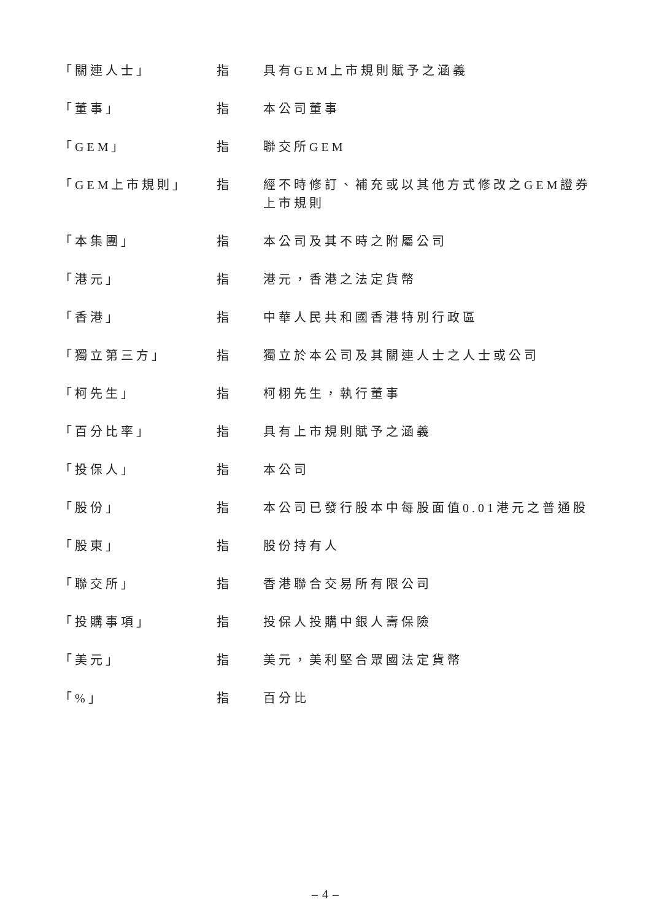| 「關連人士」 | 指 | 具有GEM上市規則賦予之涵義 |
| 「董事」 | 指 | 本公司董事 |
| 「GEM」 | 指 | 聯交所GEM |
| 「GEM上市規則」 | 指 | 經不時修訂、補充或以其他方式修改之GEM證券上市規則 |
| 「本集團」 | 指 | 本公司及其不時之附屬公司 |
| 「港元」 | 指 | 港元，香港之法定貨幣 |
| 「香港」 | 指 | 中華人民共和國香港特別行政區 |
| 「獨立第三方」 | 指 | 獨立於本公司及其關連人士之人士或公司 |
| 「柯先生」 | 指 | 柯栩先生，執行董事 |
| 「百分比率」 | 指 | 具有上市規則賦予之涵義 |
| 「投保人」 | 指 | 本公司 |
| 「股份」 | 指 | 本公司已發行股本中每股面值0.01港元之普通股 |
| 「股東」 | 指 | 股份持有人 |
| 「聯交所」 | 指 | 香港聯合交易所有限公司 |
| 「投購事項」 | 指 | 投保人投購中銀人壽保險 |
| 「美元」 | 指 | 美元，美利堅合眾國法定貨幣 |
| 「%」 | 指 | 百分比 |
– 4 –